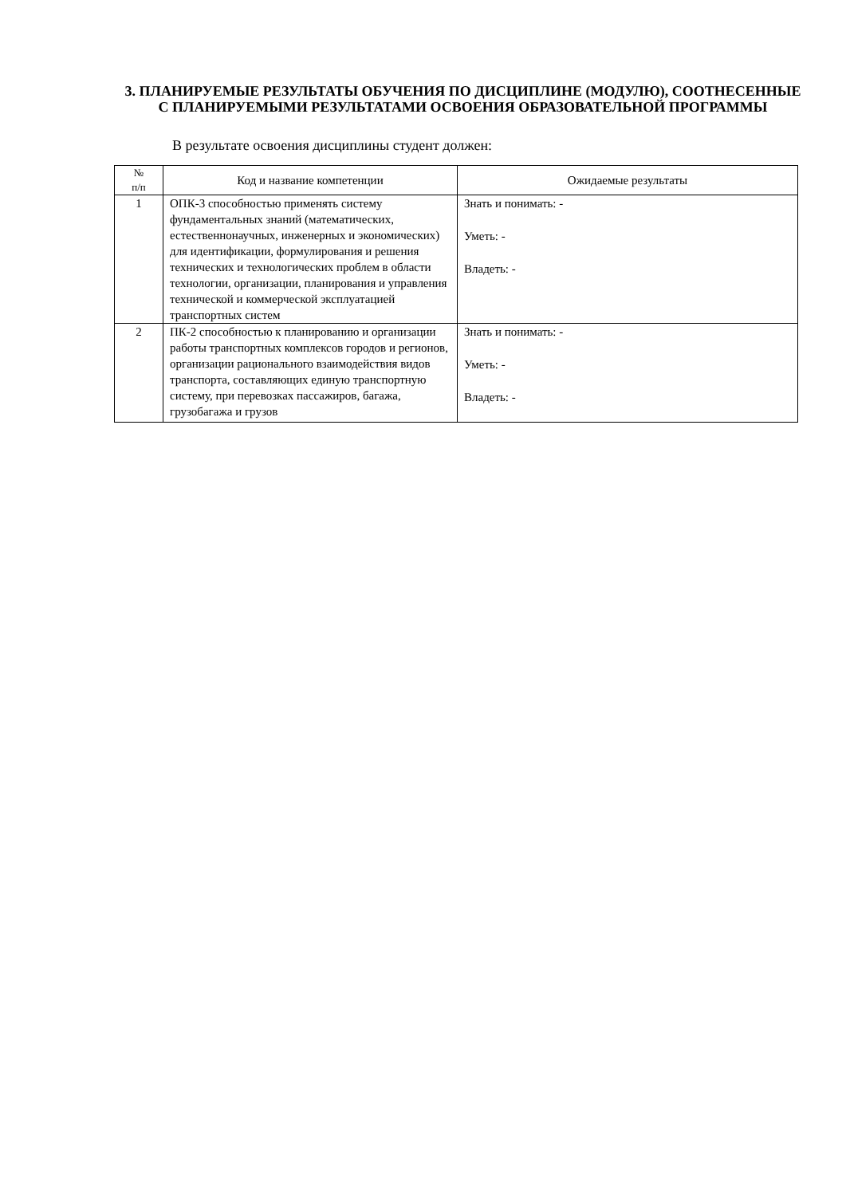3. ПЛАНИРУЕМЫЕ РЕЗУЛЬТАТЫ ОБУЧЕНИЯ ПО ДИСЦИПЛИНЕ (МОДУЛЮ), СООТНЕСЕННЫЕ С ПЛАНИРУЕМЫМИ РЕЗУЛЬТАТАМИ ОСВОЕНИЯ ОБРАЗОВАТЕЛЬНОЙ ПРОГРАММЫ
В результате освоения дисциплины студент должен:
| № п/п | Код и название компетенции | Ожидаемые результаты |
| --- | --- | --- |
| 1 | ОПК-3 способностью применять систему фундаментальных знаний (математических, естественнонаучных, инженерных и экономических) для идентификации, формулирования и решения технических и технологических проблем в области технологии, организации, планирования и управления технической и коммерческой эксплуатацией транспортных систем | Знать и понимать: - Уметь: - Владеть: - |
| 2 | ПК-2 способностью к планированию и организации работы транспортных комплексов городов и регионов, организации рационального взаимодействия видов транспорта, составляющих единую транспортную систему, при перевозках пассажиров, багажа, грузобагажа и грузов | Знать и понимать: - Уметь: - Владеть: - |